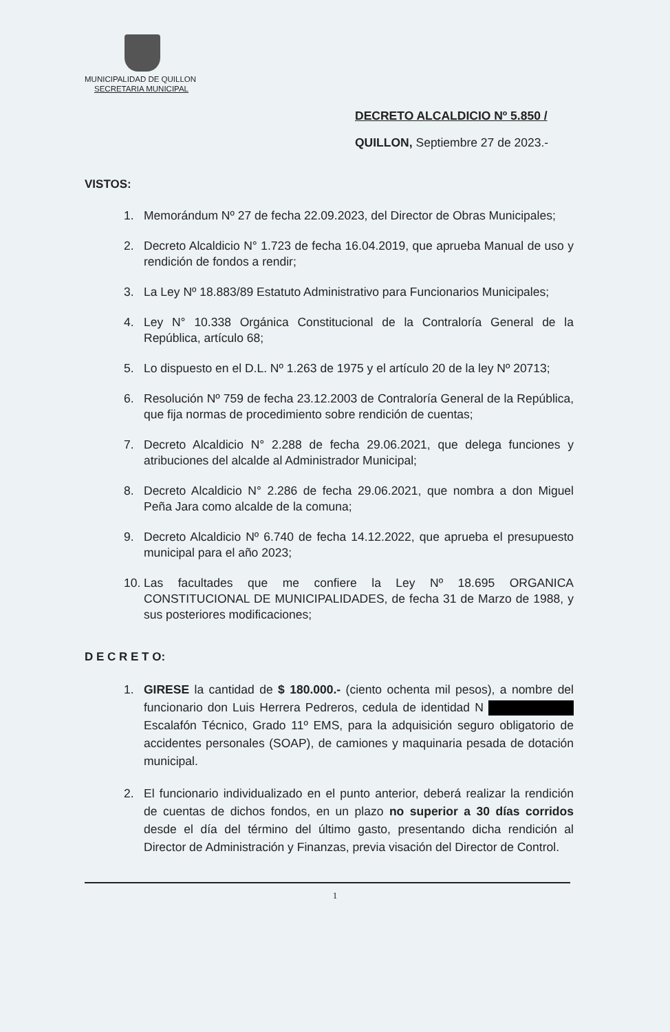MUNICIPALIDAD DE QUILLON
SECRETARIA MUNICIPAL
DECRETO ALCALDICIO Nº 5.850 /
QUILLON, Septiembre 27 de 2023.-
VISTOS:
1. Memorándum Nº 27 de fecha 22.09.2023, del Director de Obras Municipales;
2. Decreto Alcaldicio N° 1.723 de fecha 16.04.2019, que aprueba Manual de uso y rendición de fondos a rendir;
3. La Ley Nº 18.883/89 Estatuto Administrativo para Funcionarios Municipales;
4. Ley N° 10.338 Orgánica Constitucional de la Contraloría General de la República, artículo 68;
5. Lo dispuesto en el D.L. Nº 1.263 de 1975 y el artículo 20 de la ley Nº 20713;
6. Resolución Nº 759 de fecha 23.12.2003 de Contraloría General de la República, que fija normas de procedimiento sobre rendición de cuentas;
7. Decreto Alcaldicio N° 2.288 de fecha 29.06.2021, que delega funciones y atribuciones del alcalde al Administrador Municipal;
8. Decreto Alcaldicio N° 2.286 de fecha 29.06.2021, que nombra a don Miguel Peña Jara como alcalde de la comuna;
9. Decreto Alcaldicio Nº 6.740 de fecha 14.12.2022, que aprueba el presupuesto municipal para el año 2023;
10. Las facultades que me confiere la Ley Nº 18.695 ORGANICA CONSTITUCIONAL DE MUNICIPALIDADES, de fecha 31 de Marzo de 1988, y sus posteriores modificaciones;
D E C R E T O:
1. GIRESE la cantidad de $ 180.000.- (ciento ochenta mil pesos), a nombre del funcionario don Luis Herrera Pedreros, cedula de identidad N Escalafón Técnico, Grado 11º EMS, para la adquisición seguro obligatorio de accidentes personales (SOAP), de camiones y maquinaria pesada de dotación municipal.
2. El funcionario individualizado en el punto anterior, deberá realizar la rendición de cuentas de dichos fondos, en un plazo no superior a 30 días corridos desde el día del término del último gasto, presentando dicha rendición al Director de Administración y Finanzas, previa visación del Director de Control.
1